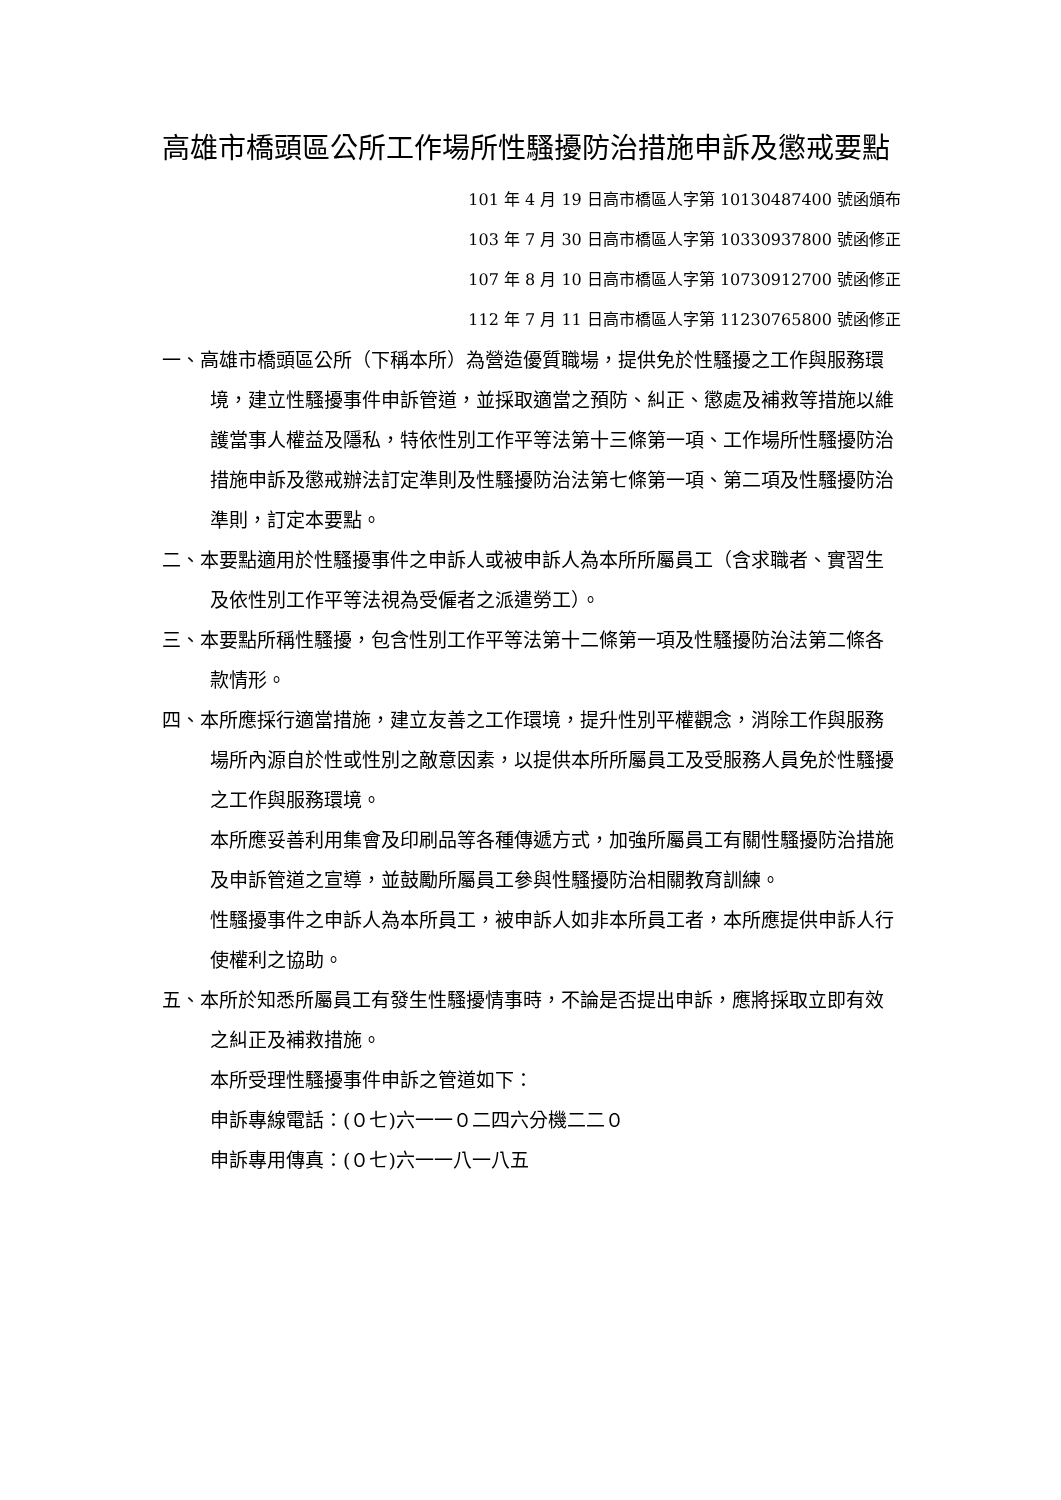高雄市橋頭區公所工作場所性騷擾防治措施申訴及懲戒要點
101 年 4 月 19 日高市橋區人字第 10130487400 號函頒布
103 年 7 月 30 日高市橋區人字第 10330937800 號函修正
107 年 8 月 10 日高市橋區人字第 10730912700 號函修正
112 年 7 月 11 日高市橋區人字第 11230765800 號函修正
一、高雄市橋頭區公所（下稱本所）為營造優質職場，提供免於性騷擾之工作與服務環境，建立性騷擾事件申訴管道，並採取適當之預防、糾正、懲處及補救等措施以維護當事人權益及隱私，特依性別工作平等法第十三條第一項、工作場所性騷擾防治措施申訴及懲戒辦法訂定準則及性騷擾防治法第七條第一項、第二項及性騷擾防治準則，訂定本要點。
二、本要點適用於性騷擾事件之申訴人或被申訴人為本所所屬員工（含求職者、實習生及依性別工作平等法視為受僱者之派遣勞工）。
三、本要點所稱性騷擾，包含性別工作平等法第十二條第一項及性騷擾防治法第二條各款情形。
四、本所應採行適當措施，建立友善之工作環境，提升性別平權觀念，消除工作與服務場所內源自於性或性別之敵意因素，以提供本所所屬員工及受服務人員免於性騷擾之工作與服務環境。
本所應妥善利用集會及印刷品等各種傳遞方式，加強所屬員工有關性騷擾防治措施及申訴管道之宣導，並鼓勵所屬員工參與性騷擾防治相關教育訓練。
性騷擾事件之申訴人為本所員工，被申訴人如非本所員工者，本所應提供申訴人行使權利之協助。
五、本所於知悉所屬員工有發生性騷擾情事時，不論是否提出申訴，應將採取立即有效之糾正及補救措施。
本所受理性騷擾事件申訴之管道如下：
申訴專線電話：(０七)六一一０二四六分機二二０
申訴專用傳真：(０七)六一一八一八五